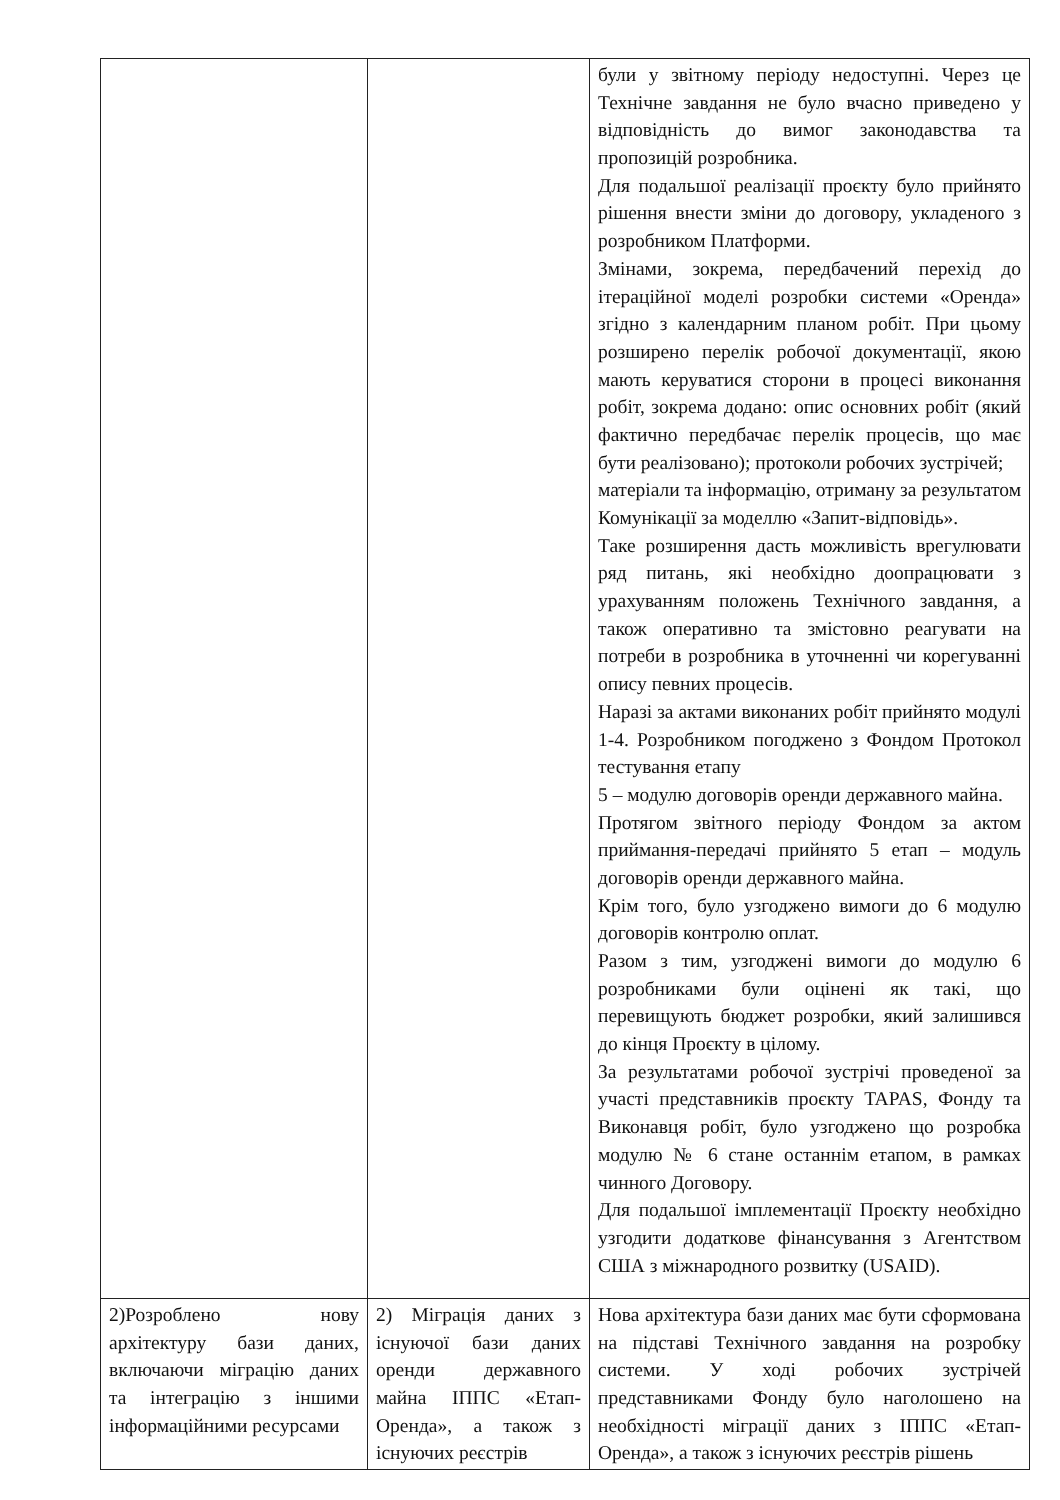| | | були у звітному періоду недоступні. Через це Технічне завдання не було вчасно приведено у відповідність до вимог законодавства та пропозицій розробника. Для подальшої реалізації проєкту було прийнято рішення внести зміни до договору, укладеного з розробником Платформи. Змінами, зокрема, передбачений перехід до ітераційної моделі розробки системи «Оренда» згідно з календарним планом робіт. При цьому розширено перелік робочої документації, якою мають керуватися сторони в процесі виконання робіт, зокрема додано: опис основних робіт (який фактично передбачає перелік процесів, що має бути реалізовано); протоколи робочих зустрічей; матеріали та інформацію, отриману за результатом Комунікації за моделлю «Запит-відповідь». Таке розширення дасть можливість врегулювати ряд питань, які необхідно доопрацювати з урахуванням положень Технічного завдання, а також оперативно та змістовно реагувати на потреби в розробника в уточненні чи корегуванні опису певних процесів. Наразі за актами виконаних робіт прийнято модулі 1-4. Розробником погоджено з Фондом Протокол тестування етапу 5 – модулю договорів оренди державного майна. Протягом звітного періоду Фондом за актом приймання-передачі прийнято 5 етап – модуль договорів оренди державного майна. Крім того, було узгоджено вимоги до 6 модулю договорів контролю оплат. Разом з тим, узгоджені вимоги до модулю 6 розробниками були оцінені як такі, що перевищують бюджет розробки, який залишився до кінця Проєкту в цілому. За результатами робочої зустрічі проведеної за участі представників проєкту TAPAS, Фонду та Виконавця робіт, було узгоджено що розробка модулю № 6 стане останнім етапом, в рамках чинного Договору. Для подальшої імплементації Проєкту необхідно узгодити додаткове фінансування з Агентством США з міжнародного розвитку (USAID). |
| 2)Розроблено нову архітектуру бази даних, включаючи міграцію даних та інтеграцію з іншими інформаційними ресурсами | 2) Міграція даних з існуючої бази даних оренди державного майна ІППС «Етап-Оренда», а також з існуючих реєстрів | Нова архітектура бази даних має бути сформована на підставі Технічного завдання на розробку системи. У ході робочих зустрічей представниками Фонду було наголошено на необхідності міграції даних з ІППС «Етап-Оренда», а також з існуючих реєстрів рішень |